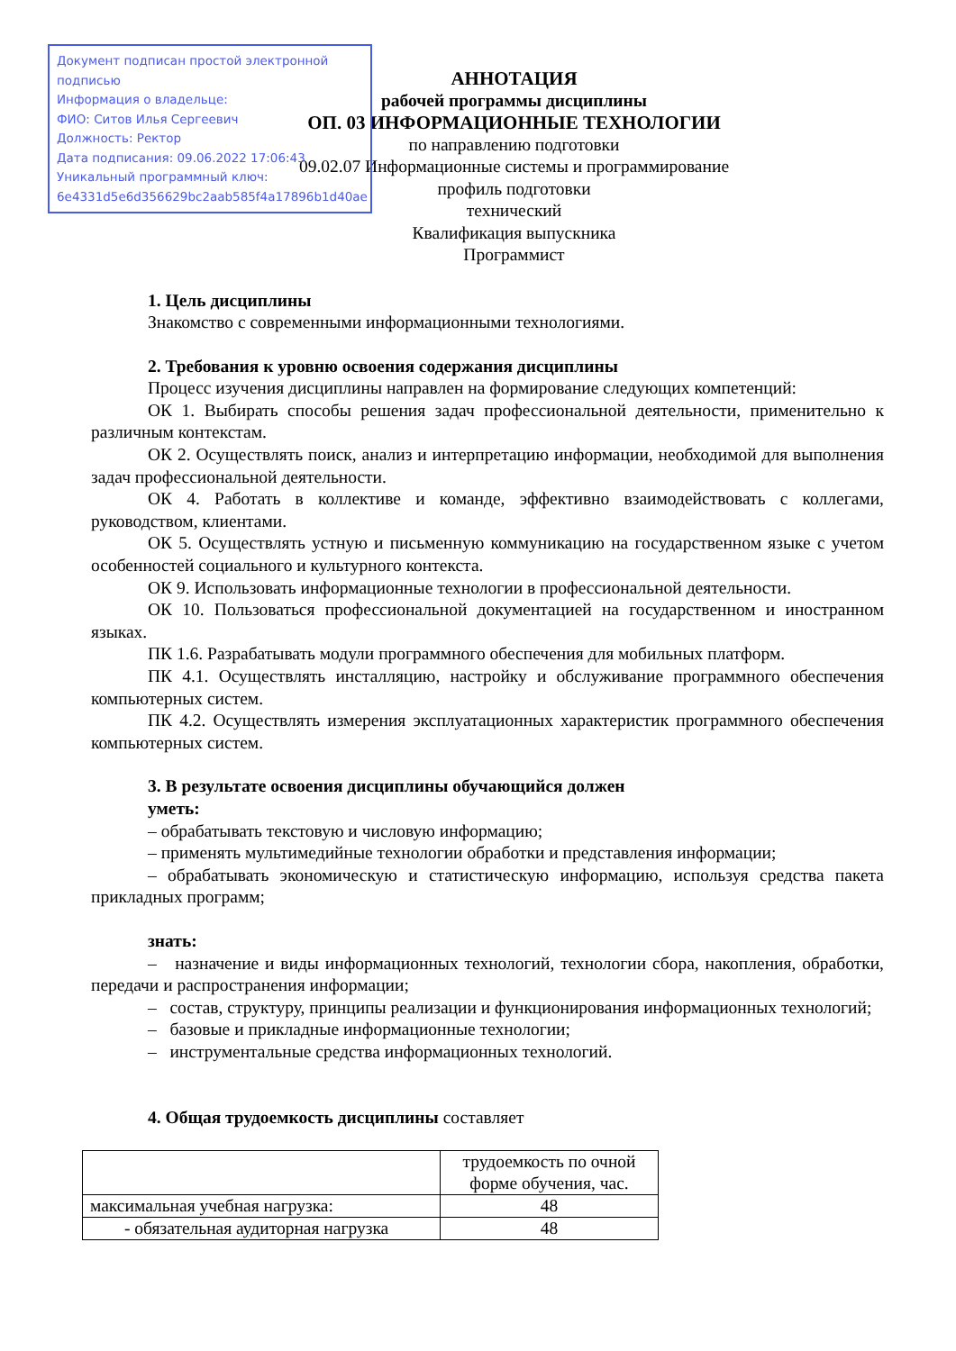Документ подписан простой электронной подписью
Информация о владельце:
ФИО: Ситов Илья Сергеевич
Должность: Ректор
Дата подписания: 09.06.2022 17:06:43
Уникальный программный ключ:
6e4331d5e6d356629bc2aab585f4a17896b1d40ae
АННОТАЦИЯ
рабочей программы дисциплины
ОП. 03 ИНФОРМАЦИОННЫЕ ТЕХНОЛОГИИ
по направлению подготовки
09.02.07 Информационные системы и программирование
профиль подготовки
технический
Квалификация выпускника
Программист
1. Цель дисциплины
Знакомство с современными информационными технологиями.
2. Требования к уровню освоения содержания дисциплины
Процесс изучения дисциплины направлен на формирование следующих компетенций:
ОК 1. Выбирать способы решения задач профессиональной деятельности, применительно к различным контекстам.
ОК 2. Осуществлять поиск, анализ и интерпретацию информации, необходимой для выполнения задач профессиональной деятельности.
ОК 4. Работать в коллективе и команде, эффективно взаимодействовать с коллегами, руководством, клиентами.
ОК 5. Осуществлять устную и письменную коммуникацию на государственном языке с учетом особенностей социального и культурного контекста.
ОК 9. Использовать информационные технологии в профессиональной деятельности.
ОК 10. Пользоваться профессиональной документацией на государственном и иностранном языках.
ПК 1.6. Разрабатывать модули программного обеспечения для мобильных платформ.
ПК 4.1. Осуществлять инсталляцию, настройку и обслуживание программного обеспечения компьютерных систем.
ПК 4.2. Осуществлять измерения эксплуатационных характеристик программного обеспечения компьютерных систем.
3. В результате освоения дисциплины обучающийся должен
уметь:
– обрабатывать текстовую и числовую информацию;
– применять мультимедийные технологии обработки и представления информации;
– обрабатывать экономическую и статистическую информацию, используя средства пакета прикладных программ;
знать:
– назначение и виды информационных технологий, технологии сбора, накопления, обработки, передачи и распространения информации;
– состав, структуру, принципы реализации и функционирования информационных технологий;
– базовые и прикладные информационные технологии;
– инструментальные средства информационных технологий.
4. Общая трудоемкость дисциплины составляет
| | трудоемкость по очной форме обучения, час. |
| максимальная учебная нагрузка: | 48 |
| - обязательная аудиторная нагрузка | 48 |